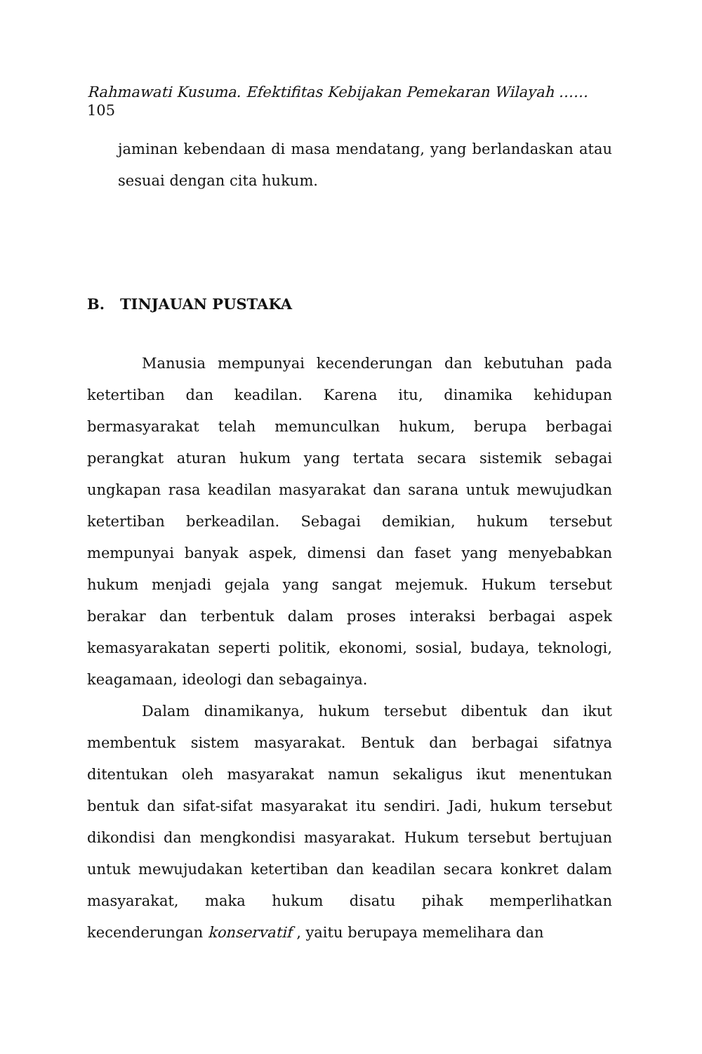Rahmawati Kusuma. Efektifitas Kebijakan Pemekaran Wilayah ……
105
jaminan kebendaan di masa mendatang, yang berlandaskan atau sesuai dengan cita hukum.
B. TINJAUAN PUSTAKA
Manusia mempunyai kecenderungan dan kebutuhan pada ketertiban dan keadilan. Karena itu, dinamika kehidupan bermasyarakat telah memunculkan hukum, berupa berbagai perangkat aturan hukum yang tertata secara sistemik sebagai ungkapan rasa keadilan masyarakat dan sarana untuk mewujudkan ketertiban berkeadilan. Sebagai demikian, hukum tersebut mempunyai banyak aspek, dimensi dan faset yang menyebabkan hukum menjadi gejala yang sangat mejemuk. Hukum tersebut berakar dan terbentuk dalam proses interaksi berbagai aspek kemasyarakatan seperti politik, ekonomi, sosial, budaya, teknologi, keagamaan, ideologi dan sebagainya.
Dalam dinamikanya, hukum tersebut dibentuk dan ikut membentuk sistem masyarakat. Bentuk dan berbagai sifatnya ditentukan oleh masyarakat namun sekaligus ikut menentukan bentuk dan sifat-sifat masyarakat itu sendiri. Jadi, hukum tersebut dikondisi dan mengkondisi masyarakat. Hukum tersebut bertujuan untuk mewujudakan ketertiban dan keadilan secara konkret dalam masyarakat, maka hukum disatu pihak memperlihatkan kecenderungan konservatif , yaitu berupaya memelihara dan